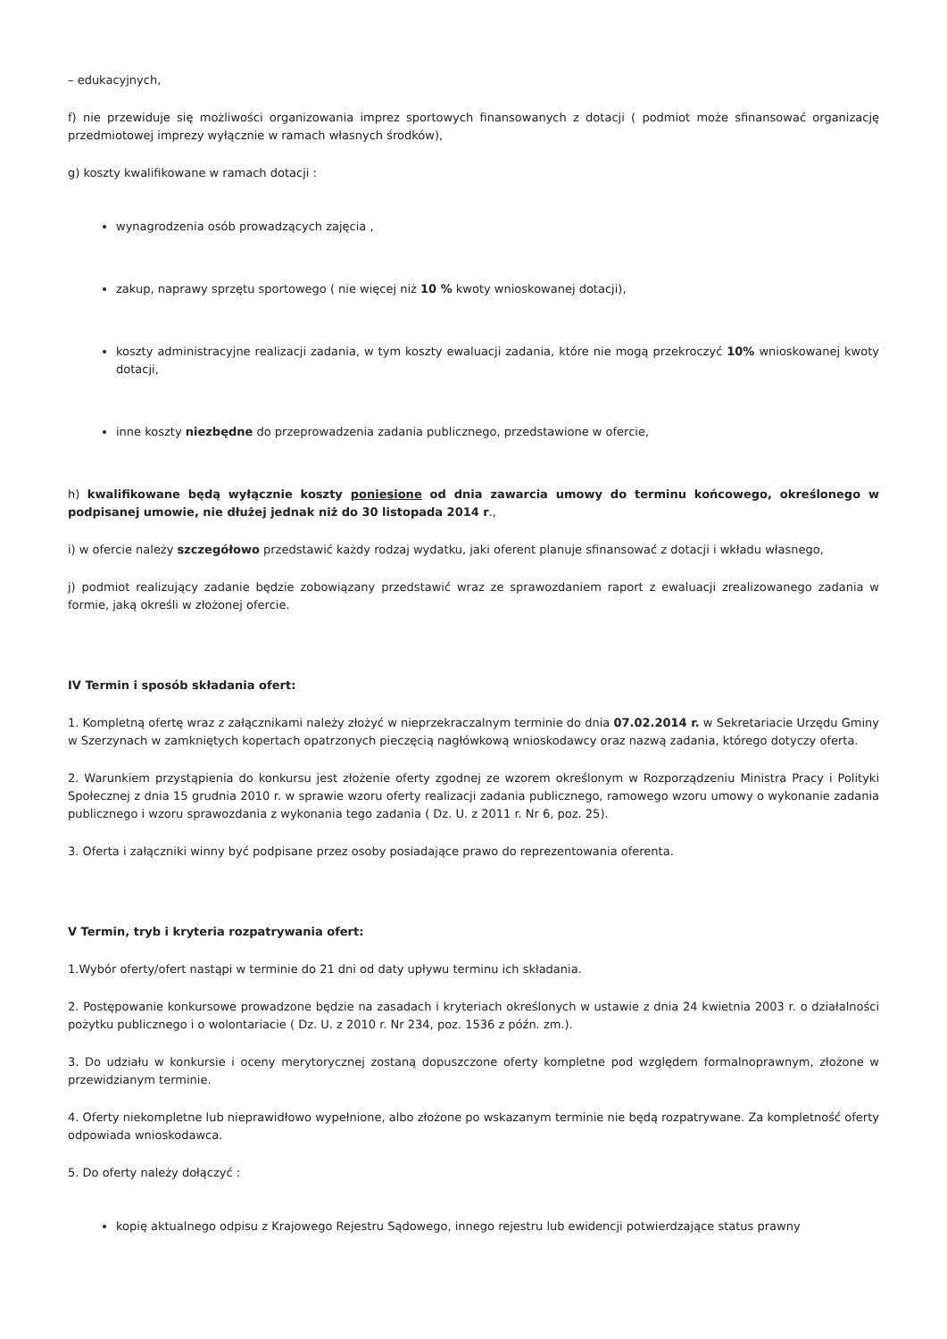– edukacyjnych,
f) nie przewiduje się możliwości organizowania imprez sportowych finansowanych z dotacji ( podmiot może sfinansować organizację przedmiotowej imprezy wyłącznie w ramach własnych środków),
g) koszty kwalifikowane w ramach dotacji :
wynagrodzenia osób prowadzących zajęcia ,
zakup, naprawy sprzętu sportowego ( nie więcej niż 10 % kwoty wnioskowanej dotacji),
koszty administracyjne realizacji zadania, w tym koszty ewaluacji zadania, które nie mogą przekroczyć 10% wnioskowanej kwoty dotacji,
inne koszty niezbędne do przeprowadzenia zadania publicznego, przedstawione w ofercie,
h) kwalifikowane będą wyłącznie koszty poniesione od dnia zawarcia umowy do terminu końcowego, określonego w podpisanej umowie, nie dłużej jednak niż do 30 listopada 2014 r.,
i) w ofercie należy szczegółowo przedstawić każdy rodzaj wydatku, jaki oferent planuje sfinansować z dotacji i wkładu własnego,
j) podmiot realizujący zadanie będzie zobowiązany przedstawić wraz ze sprawozdaniem raport z ewaluacji zrealizowanego zadania w formie, jaką określi w złożonej ofercie.
IV Termin i sposób składania ofert:
1. Kompletną ofertę wraz z załącznikami należy złożyć w nieprzekraczalnym terminie do dnia 07.02.2014 r. w Sekretariacie Urzędu Gminy w Szerzynach w zamkniętych kopertach opatrzonych pieczęcią nagłówkową wnioskodawcy oraz nazwą zadania, którego dotyczy oferta.
2. Warunkiem przystąpienia do konkursu jest złożenie oferty zgodnej ze wzorem określonym w Rozporządzeniu Ministra Pracy i Polityki Społecznej z dnia 15 grudnia 2010 r. w sprawie wzoru oferty realizacji zadania publicznego, ramowego wzoru umowy o wykonanie zadania publicznego i wzoru sprawozdania z wykonania tego zadania ( Dz. U. z 2011 r. Nr 6, poz. 25).
3. Oferta i załączniki winny być podpisane przez osoby posiadające prawo do reprezentowania oferenta.
V Termin, tryb i kryteria rozpatrywania ofert:
1.Wybór oferty/ofert nastąpi w terminie do 21 dni od daty upływu terminu ich składania.
2. Postępowanie konkursowe prowadzone będzie na zasadach i kryteriach określonych w ustawie z dnia 24 kwietnia 2003 r. o działalności pożytku publicznego i o wolontariacie ( Dz. U. z 2010 r. Nr 234, poz. 1536 z późn. zm.).
3. Do udziału w konkursie i oceny merytorycznej zostaną dopuszczone oferty kompletne pod względem formalnoprawnym, złożone w przewidzianym terminie.
4. Oferty niekompletne lub nieprawidłowo wypełnione, albo złożone po wskazanym terminie nie będą rozpatrywane. Za kompletność oferty odpowiada wnioskodawca.
5. Do oferty należy dołączyć :
kopię aktualnego odpisu z Krajowego Rejestru Sądowego, innego rejestru lub ewidencji potwierdzające status prawny